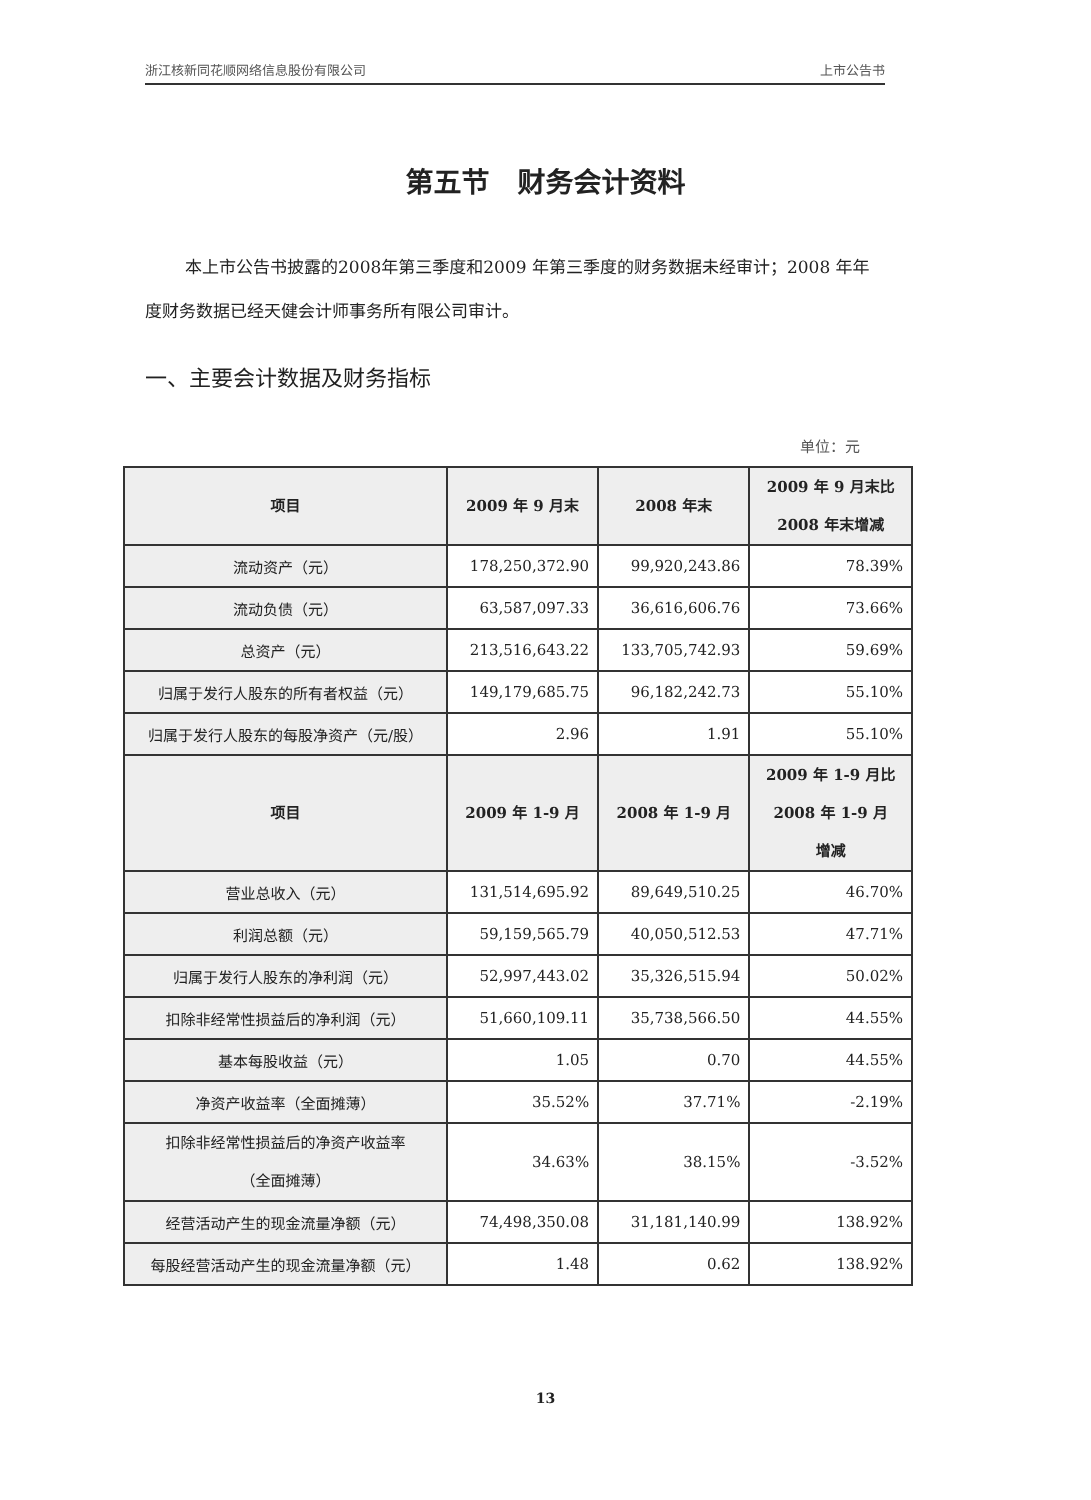浙江核新同花顺网络信息股份有限公司 上市公告书
第五节　财务会计资料
本上市公告书披露的2008年第三季度和2009 年第三季度的财务数据未经审计；2008 年年度财务数据已经天健会计师事务所有限公司审计。
一、主要会计数据及财务指标
单位：元
| 项目 | 2009 年 9 月末 | 2008 年末 | 2009 年 9 月末比 2008 年末增减 |
| --- | --- | --- | --- |
| 流动资产（元） | 178,250,372.90 | 99,920,243.86 | 78.39% |
| 流动负债（元） | 63,587,097.33 | 36,616,606.76 | 73.66% |
| 总资产（元） | 213,516,643.22 | 133,705,742.93 | 59.69% |
| 归属于发行人股东的所有者权益（元） | 149,179,685.75 | 96,182,242.73 | 55.10% |
| 归属于发行人股东的每股净资产（元/股） | 2.96 | 1.91 | 55.10% |
| 项目 | 2009 年 1-9 月 | 2008 年 1-9 月 | 2009 年 1-9 月比 2008 年 1-9 月 增减 |
| 营业总收入（元） | 131,514,695.92 | 89,649,510.25 | 46.70% |
| 利润总额（元） | 59,159,565.79 | 40,050,512.53 | 47.71% |
| 归属于发行人股东的净利润（元） | 52,997,443.02 | 35,326,515.94 | 50.02% |
| 扣除非经常性损益后的净利润（元） | 51,660,109.11 | 35,738,566.50 | 44.55% |
| 基本每股收益（元） | 1.05 | 0.70 | 44.55% |
| 净资产收益率（全面摊薄） | 35.52% | 37.71% | -2.19% |
| 扣除非经常性损益后的净资产收益率 （全面摊薄） | 34.63% | 38.15% | -3.52% |
| 经营活动产生的现金流量净额（元） | 74,498,350.08 | 31,181,140.99 | 138.92% |
| 每股经营活动产生的现金流量净额（元） | 1.48 | 0.62 | 138.92% |
13